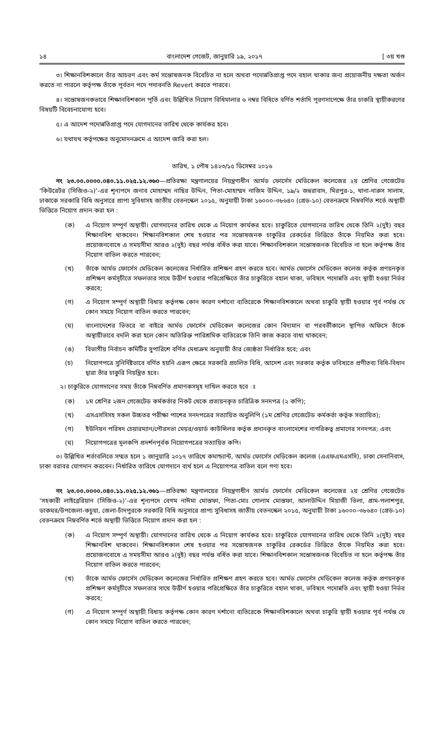১৪ বাংলাদেশ গেজেট, জানুয়ারি ১৯, ২০১৭ [ ৩য় খণ্ড
৩। শিক্ষানবিশকালে তাঁর আচরণ এবং কর্ম সন্তোষজনক বিবেচিত না হলে অথবা পদোন্নতিপ্রাপ্ত পদে বহাল থাকার জন্য প্রয়োজনীয় দক্ষতা অর্জন করতে না পারলে কর্তৃপক্ষ তাঁকে পূর্বতন পদে পদাবনতি Revert করতে পারবে।
৪। সন্তোষজনকভাবে শিক্ষানবিশকাল পূর্তি এবং উল্লিখিত নিয়োগ বিধিমালার ৬ নম্বর বিধিতে বর্ণিত শর্তাদি পূরণসাপেক্ষে তাঁর চাকরি স্থায়ীকরণের বিষয়টি বিবেচনাযোগ্য হবে।
৫। এ আদেশ পদোন্নতিপ্রাপ্ত পদে যোগদানের তারিখ থেকে কার্যকর হবে।
৬। যথাযথ কর্তৃপক্ষের অনুমোদনক্রমে এ আদেশ জারি করা হল।
তারিখ, ১ পৌষ ১৪২৩/১৫ ডিসেম্বর ২০১৬
নং ২৩.০০.০০০০.০৪০.১১.০২৫.১২.৩৬০—প্রতিরক্ষা মন্ত্রণালয়ের নিয়ন্ত্রণাধীন আর্মড ফোর্সেস মেডিকেল কলেজের ২য় শ্রেণির গেজেটেড ‘কিউরেটর (সিজিও-২)’-এর শূন্যপদে জনাব মোহাম্মদ নাছির উদ্দিন, পিতা-মোহাম্মদ নাজিম উদ্দিন, ১৯/২ জহুরাবাদ, মিরপুর-১, থানা-দারুস সালাম, ঢাকাকে সরকারি বিধি অনুসারে প্রাপ্য সুবিধাসহ জাতীয় বেতনস্কেল ২০১৫, অনুযায়ী টাকা ১৬০০০–৩৮৬৪০ (গ্রেড-১০) বেতনক্রমে নিম্নবর্ণিত শর্তে অস্থায়ী ভিত্তিতে নিয়োগ প্রদান করা হল :
(ক) এ নিয়োগ সম্পূর্ণ অস্থায়ী। যোগদানের তারিখ থেকে এ নিয়োগ কার্যকর হবে। চাকুরিতে যোগদানের তারিখ থেকে তিনি ২(দুই) বছর শিক্ষানবিশ থাকবেন। শিক্ষানবিশকাল শেষ হওয়ার পর সন্তোষজনক চাকুরির রেকর্ডের ভিত্তিতে তাঁকে নিয়মিত করা হবে। প্রয়োজনবোধে এ সময়সীমা আরও ২(দুই) বছর পর্যন্ত বর্ধিত করা যাবে। শিক্ষানবিশকাল সন্তোষজনক বিবেচিত না হলে কর্তৃপক্ষ তাঁর নিয়োগ বাতিল করতে পারবেন;
(খ) তাঁকে আর্মড ফোর্সেস মেডিকেল কলেজের নির্ধারিত প্রশিক্ষণ গ্রহণ করতে হবে। আর্মড ফোর্সেস মেডিকেল কলেজ কর্তৃক প্রণয়নকৃত প্রশিক্ষণ কর্মসূচীতে সফলতার সাথে উত্তীর্ণ হওয়ার পরিপ্রেক্ষিতে তাঁর চাকুরিতে বহাল থাকা, ভবিষ্যৎ পদোন্নতি এবং স্থায়ী হওয়া নির্ভর করবে;
(গ) এ নিয়োগ সম্পূর্ণ অস্থায়ী বিধায় কর্তৃপক্ষ কোন কারণ দর্শানো ব্যতিরেকে শিক্ষানবিশকালে অথবা চাকুরি স্থায়ী হওয়ার পূর্ব পর্যন্ত যে কোন সময়ে নিয়োগ বাতিল করতে পারবেন;
(ঘ) বাংলাদেশের ভিতরে বা বাইরে আর্মড ফোর্সেস মেডিকেল কলেজের কোন বিদ্যমান বা পরবর্তীকালে স্থাপিত অফিসে তাঁকে অস্থায়ীভাবে বদলি করা হলে কোন অতিরিক্ত পারিশ্রমিক ব্যতিরেকে তিনি কাজ করতে বাধ্য থাকবেন;
(ঙ) বিভাগীয় নির্বাচন কমিটির সুপারিশে বর্ণিত মেধাক্রম অনুযায়ী তাঁর জ্যেষ্ঠতা নির্ধারিত হবে; এবং
(চ) নিয়োগপত্রে সুনির্দিষ্টভাবে বর্ণিত হয়নি এরূপ ক্ষেত্রে সরকারি প্রচলিত বিধি, আদেশ এবং সরকার কর্তৃক ভবিষ্যতে প্রণীতব্য বিধি-বিধান দ্বারা তাঁর চাকুরি নিয়ন্ত্রিত হবে।
২। চাকুরিতে যোগদানের সময় তাঁকে নিম্নবর্ণিত প্রমাণকসমূহ দাখিল করতে হবে ঃ
(ক) ১ম শ্রেণির ২জন গেজেটেড কর্মকর্তার নিকট থেকে প্রত্যয়নকৃত চারিত্রিক সনদপত্র (২ কপি);
(খ) এসএসসিসহ সকল উচ্চতর পরীক্ষা পাশের সনদপত্রের সত্যায়িত অনুলিপি (১ম শ্রেণির গেজেটেড কর্মকর্তা কর্তৃক সত্যায়িত);
(গ) ইউনিয়ন পরিষদ চেয়ারম্যান/পৌরসভা মেয়র/ওয়ার্ড কাউন্সিলর কর্তৃক প্রদানকৃত বাংলাদেশের নাগরিকত্ব প্রমাণের সনদপত্র; এবং
(ঘ) নিয়োগপত্রের মূলকপি প্রদর্শনপূর্বক নিয়োগপত্রের সত্যায়িত কপি।
৩। উল্লিখিত শর্তাবলিতে সম্মত হলে ১ জানুয়ারি ২০১৭ তারিখে কমান্ড্যান্ট, আর্মড ফোর্সেস মেডিকেল কলেজ (এএফএমএসসি), ঢাকা সেনানিবাস, ঢাকা বরাবর যোগদান করবেন। নির্ধারিত তারিখে যোগদানে ব্যর্থ হলে এ নিয়োগপত্র বাতিল বলে গণ্য হবে।
নং ২৩.০০.০০০০.০৪০.১১.০২৫.১২.৩৬১—প্রতিরক্ষা মন্ত্রণালয়ের নিয়ন্ত্রণাধীন আর্মড ফোর্সেস মেডিকেল কলেজের ২য় শ্রেণির গেজেটেড ‘সহকারী লাইব্রেরিয়ান (সিজিও-২)’-এর শূন্যপদে বেগম নাঈমা মোস্তফা, পিতা-মোঃ গোলাম মোস্তফা, আলাউদ্দিন মিয়াজী ভিলা, গ্রাম-পলাশপুর, ডাকঘর/উপজেলা-কচুয়া, জেলা-চাঁদপুরকে সরকারি বিধি অনুসারে প্রাপ্য সুবিধাসহ জাতীয় বেতনস্কেল ২০১৫, অনুযায়ী টাকা ১৬০০০–৩৮৬৪০ (গ্রেড-১০) বেতনক্রমে নিম্নবর্ণিত শর্তে অস্থায়ী ভিত্তিতে নিয়োগ প্রদান করা হল :
(ক) এ নিয়োগ সম্পূর্ণ অস্থায়ী। যোগদানের তারিখ থেকে এ নিয়োগ কার্যকর হবে। চাকুরিতে যোগদানের তারিখ থেকে তিনি ২(দুই) বছর শিক্ষানবিশ থাকবেন। শিক্ষানবিশকাল শেষ হওয়ার পর সন্তোষজনক চাকুরির রেকর্ডের ভিত্তিতে তাঁকে নিয়মিত করা হবে। প্রয়োজনবোধে এ সময়সীমা আরও ২(দুই) বছর পর্যন্ত বর্ধিত করা যাবে। শিক্ষানবিশকাল সন্তোষজনক বিবেচিত না হলে কর্তৃপক্ষ তাঁর নিয়োগ বাতিল করতে পারবেন;
(খ) তাঁকে আর্মড ফোর্সেস মেডিকেল কলেজের নির্ধারিত প্রশিক্ষণ গ্রহণ করতে হবে। আর্মড ফোর্সেস মেডিকেল কলেজ কর্তৃক প্রণয়নকৃত প্রশিক্ষণ কর্মসূচীতে সফলতার সাথে উত্তীর্ণ হওয়ার পরিপ্রেক্ষিতে তাঁর চাকুরিতে বহাল থাকা, ভবিষ্যৎ পদোন্নতি এবং স্থায়ী হওয়া নির্ভর করবে;
(গ) এ নিয়োগ সম্পূর্ণ অস্থায়ী বিধায় কর্তৃপক্ষ কোন কারণ দর্শানো ব্যতিরেকে শিক্ষানবিশকালে অথবা চাকুরি স্থায়ী হওয়ার পূর্ব পর্যন্ত যে কোন সময়ে নিয়োগ বাতিল করতে পারবেন;